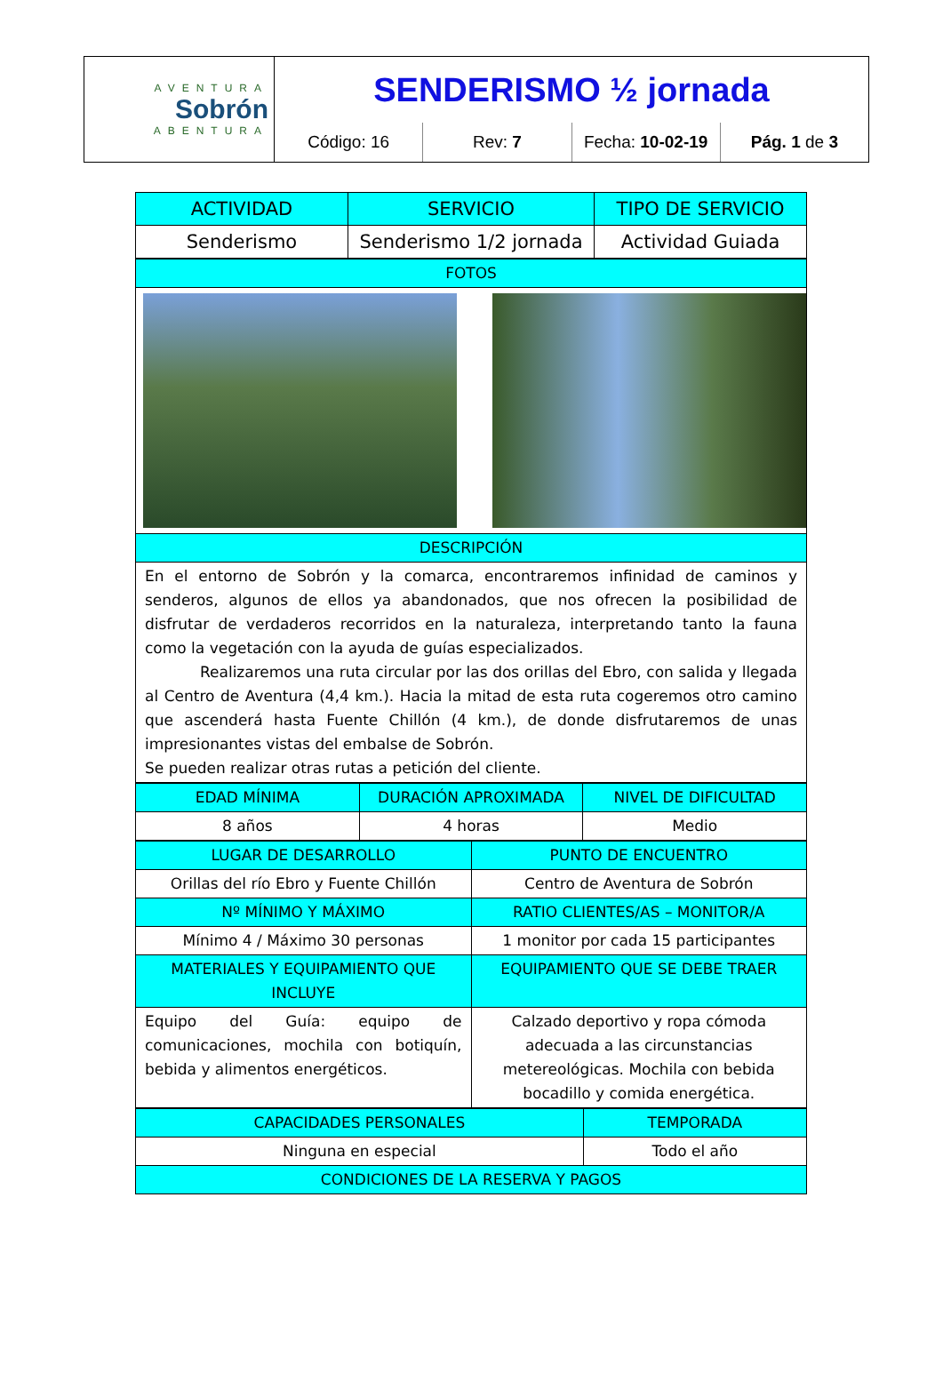AVENTURA
Sobrón
ABENTURA
SENDERISMO ½ jornada
Código: 16 Rev: 7 Fecha: 10-02-19 Pág. 1 de 3
| ACTIVIDAD | SERVICIO | TIPO DE SERVICIO |
| --- | --- | --- |
| Senderismo | Senderismo 1/2 jornada | Actividad Guiada |
| FOTOS |
| --- |
| DESCRIPCIÓN |
| En el entorno de Sobrón y la comarca, encontraremos infinidad de caminos y senderos, algunos de ellos ya abandonados, que nos ofrecen la posibilidad de disfrutar de verdaderos recorridos en la naturaleza, interpretando tanto la fauna como la vegetación con la ayuda de guías especializados. Realizaremos una ruta circular por las dos orillas del Ebro, con salida y llegada al Centro de Aventura (4,4 km.). Hacia la mitad de esta ruta cogeremos otro camino que ascenderá hasta Fuente Chillón (4 km.), de donde disfrutaremos de unas impresionantes vistas del embalse de Sobrón. Se pueden realizar otras rutas a petición del cliente. |
| EDAD MÍNIMA | DURACIÓN APROXIMADA | NIVEL DE DIFICULTAD |
| --- | --- | --- |
| 8 años | 4 horas | Medio |
| LUGAR DE DESARROLLO | PUNTO DE ENCUENTRO |
| --- | --- |
| Orillas del río Ebro y Fuente Chillón | Centro de Aventura de Sobrón |
| Nº MÍNIMO Y MÁXIMO | RATIO CLIENTES/AS – MONITOR/A |
| Mínimo 4 / Máximo 30 personas | 1 monitor por cada 15 participantes |
| MATERIALES Y EQUIPAMIENTO QUE INCLUYE | EQUIPAMIENTO QUE SE DEBE TRAER |
| Equipo del Guía: equipo de comunicaciones, mochila con botiquín, bebida y alimentos energéticos. | Calzado deportivo y ropa cómoda adecuada a las circunstancias metereológicas. Mochila con bebida bocadillo y comida energética. |
| CAPACIDADES PERSONALES | TEMPORADA |
| --- | --- |
| Ninguna en especial | Todo el año |
| CONDICIONES DE LA RESERVA Y PAGOS | |